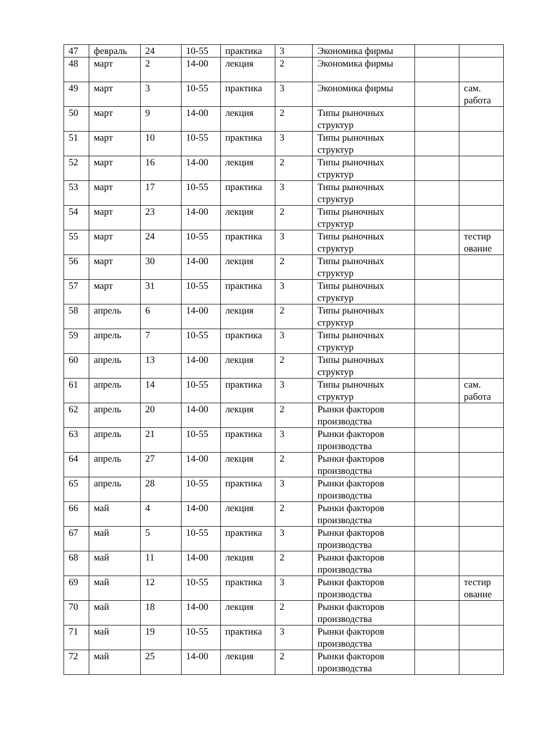| 47 | февраль | 24 | 10-55 | практика | 3 | Экономика фирмы | | |
| 48 | март | 2 | 14-00 | лекция | 2 | Экономика фирмы | | |
| 49 | март | 3 | 10-55 | практика | 3 | Экономика фирмы | | сам. работа |
| 50 | март | 9 | 14-00 | лекция | 2 | Типы рыночных структур | | |
| 51 | март | 10 | 10-55 | практика | 3 | Типы рыночных структур | | |
| 52 | март | 16 | 14-00 | лекция | 2 | Типы рыночных структур | | |
| 53 | март | 17 | 10-55 | практика | 3 | Типы рыночных структур | | |
| 54 | март | 23 | 14-00 | лекция | 2 | Типы рыночных структур | | |
| 55 | март | 24 | 10-55 | практика | 3 | Типы рыночных структур | | тестир ование |
| 56 | март | 30 | 14-00 | лекция | 2 | Типы рыночных структур | | |
| 57 | март | 31 | 10-55 | практика | 3 | Типы рыночных структур | | |
| 58 | апрель | 6 | 14-00 | лекция | 2 | Типы рыночных структур | | |
| 59 | апрель | 7 | 10-55 | практика | 3 | Типы рыночных структур | | |
| 60 | апрель | 13 | 14-00 | лекция | 2 | Типы рыночных структур | | |
| 61 | апрель | 14 | 10-55 | практика | 3 | Типы рыночных структур | | сам. работа |
| 62 | апрель | 20 | 14-00 | лекция | 2 | Рынки факторов производства | | |
| 63 | апрель | 21 | 10-55 | практика | 3 | Рынки факторов производства | | |
| 64 | апрель | 27 | 14-00 | лекция | 2 | Рынки факторов производства | | |
| 65 | апрель | 28 | 10-55 | практика | 3 | Рынки факторов производства | | |
| 66 | май | 4 | 14-00 | лекция | 2 | Рынки факторов производства | | |
| 67 | май | 5 | 10-55 | практика | 3 | Рынки факторов производства | | |
| 68 | май | 11 | 14-00 | лекция | 2 | Рынки факторов производства | | |
| 69 | май | 12 | 10-55 | практика | 3 | Рынки факторов производства | | тестир ование |
| 70 | май | 18 | 14-00 | лекция | 2 | Рынки факторов производства | | |
| 71 | май | 19 | 10-55 | практика | 3 | Рынки факторов производства | | |
| 72 | май | 25 | 14-00 | лекция | 2 | Рынки факторов производства | | |